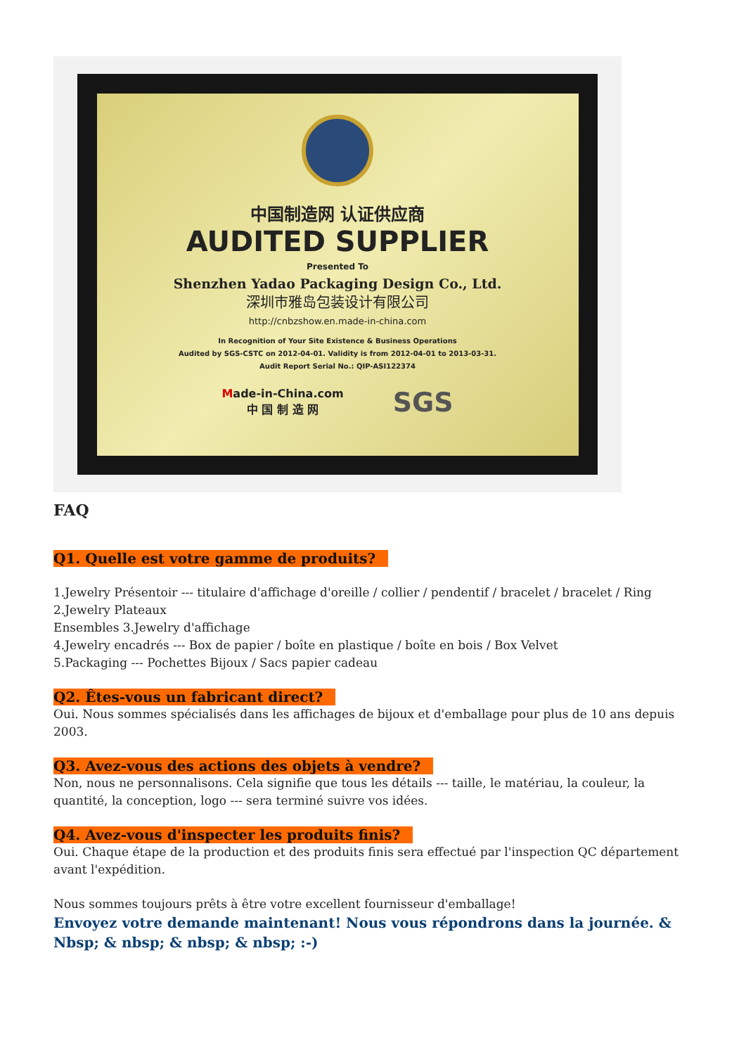中国制造网 认证供应商
AUDITED SUPPLIER
Presented To
Shenzhen Yadao Packaging Design Co., Ltd.
深圳市雅岛包装设计有限公司
http://cnbzshow.en.made-in-china.com
In Recognition of Your Site Existence & Business Operations
Audited by SGS-CSTC on 2012-04-01. Validity is from 2012-04-01 to 2013-03-31.
Audit Report Serial No.: QIP-ASI122374
Made-in-China.com
中 国 制 造 网 SGS
FAQ
Q1. Quelle est votre gamme de produits?
1.Jewelry Présentoir --- titulaire d'affichage d'oreille / collier / pendentif / bracelet / bracelet / Ring
2.Jewelry Plateaux
Ensembles 3.Jewelry d'affichage
4.Jewelry encadrés --- Box de papier / boîte en plastique / boîte en bois / Box Velvet
5.Packaging --- Pochettes Bijoux / Sacs papier cadeau
Q2. Êtes-vous un fabricant direct?
Oui. Nous sommes spécialisés dans les affichages de bijoux et d'emballage pour plus de 10 ans depuis 2003.
Q3. Avez-vous des actions des objets à vendre?
Non, nous ne personnalisons. Cela signifie que tous les détails --- taille, le matériau, la couleur, la quantité, la conception, logo --- sera terminé suivre vos idées.
Q4. Avez-vous d'inspecter les produits finis?
Oui. Chaque étape de la production et des produits finis sera effectué par l'inspection QC département avant l'expédition.
Nous sommes toujours prêts à être votre excellent fournisseur d'emballage!
Envoyez votre demande maintenant! Nous vous répondrons dans la journée. & Nbsp; & nbsp; & nbsp; & nbsp; :-)